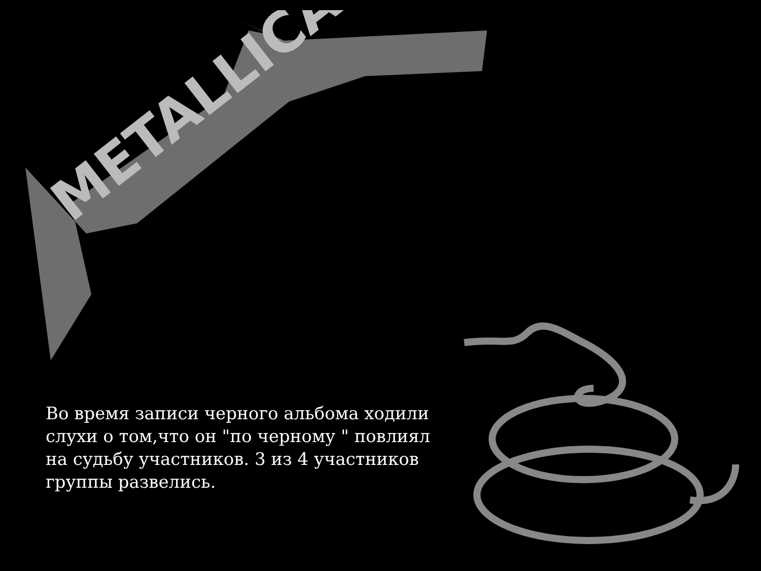METALLICA
Во время записи черного альбома ходили слухи о том,что он "по черному " повлиял на судьбу участников. 3 из 4 участников группы развелись.